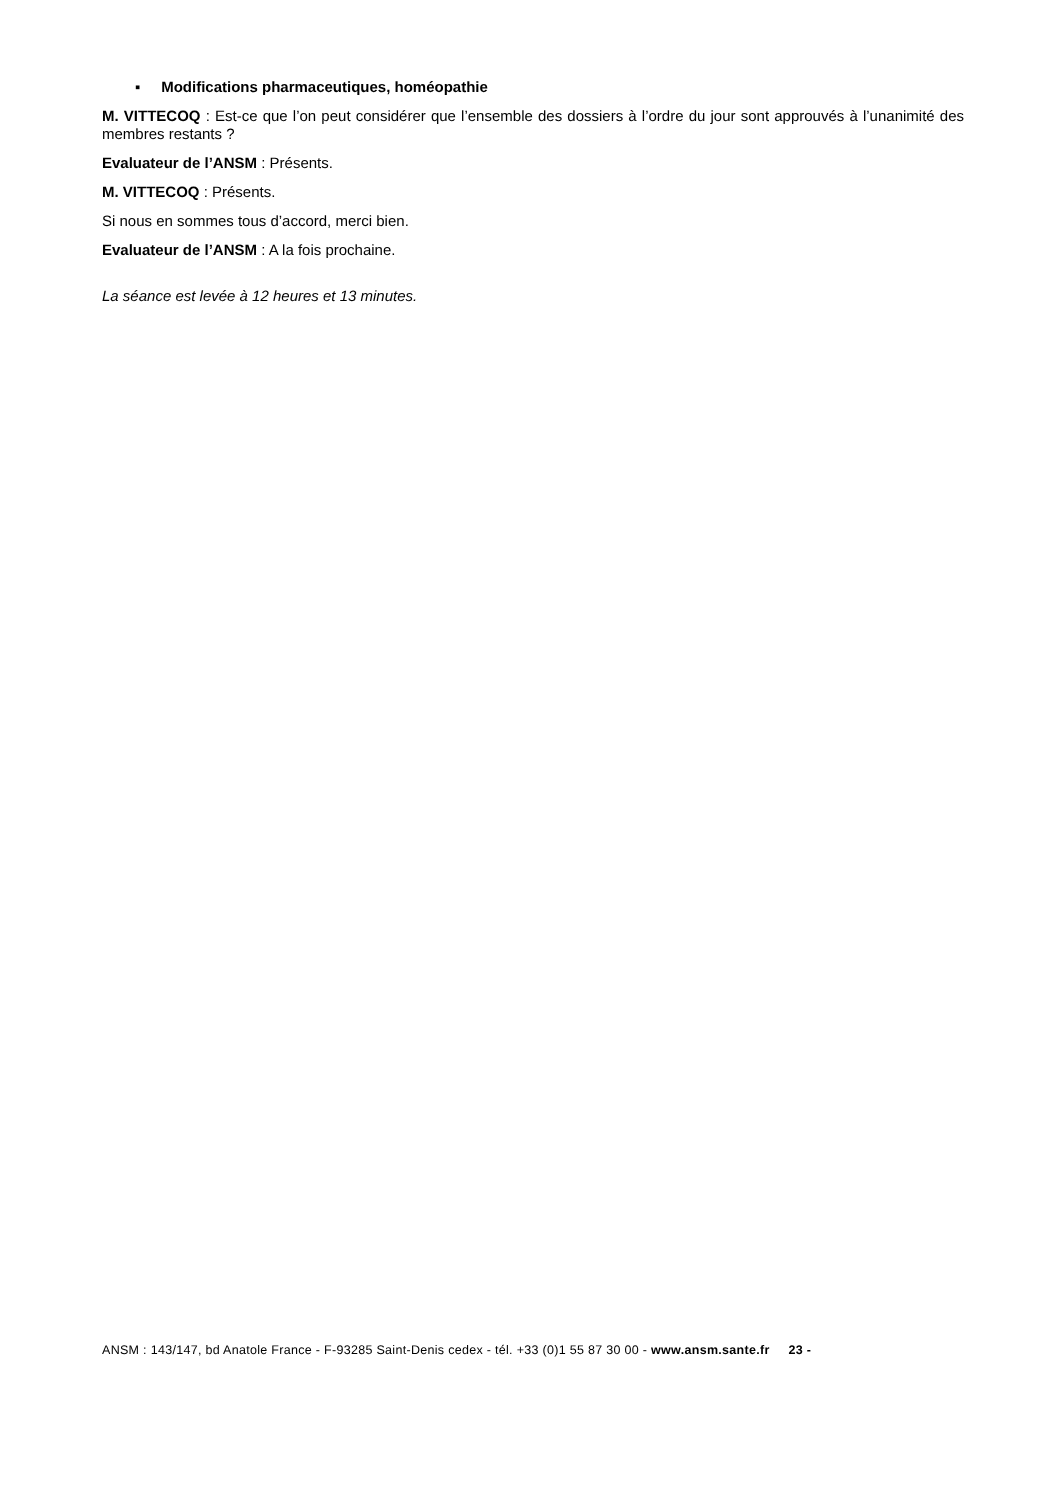▪ Modifications pharmaceutiques, homéopathie
M. VITTECOQ : Est-ce que l’on peut considérer que l’ensemble des dossiers à l’ordre du jour sont approuvés à l’unanimité des membres restants ?
Evaluateur de l’ANSM : Présents.
M. VITTECOQ : Présents.
Si nous en sommes tous d’accord, merci bien.
Evaluateur de l’ANSM : A la fois prochaine.
La séance est levée à 12 heures et 13 minutes.
ANSM : 143/147, bd Anatole France - F-93285 Saint-Denis cedex - tél. +33 (0)1 55 87 30 00 - www.ansm.sante.fr 23 -